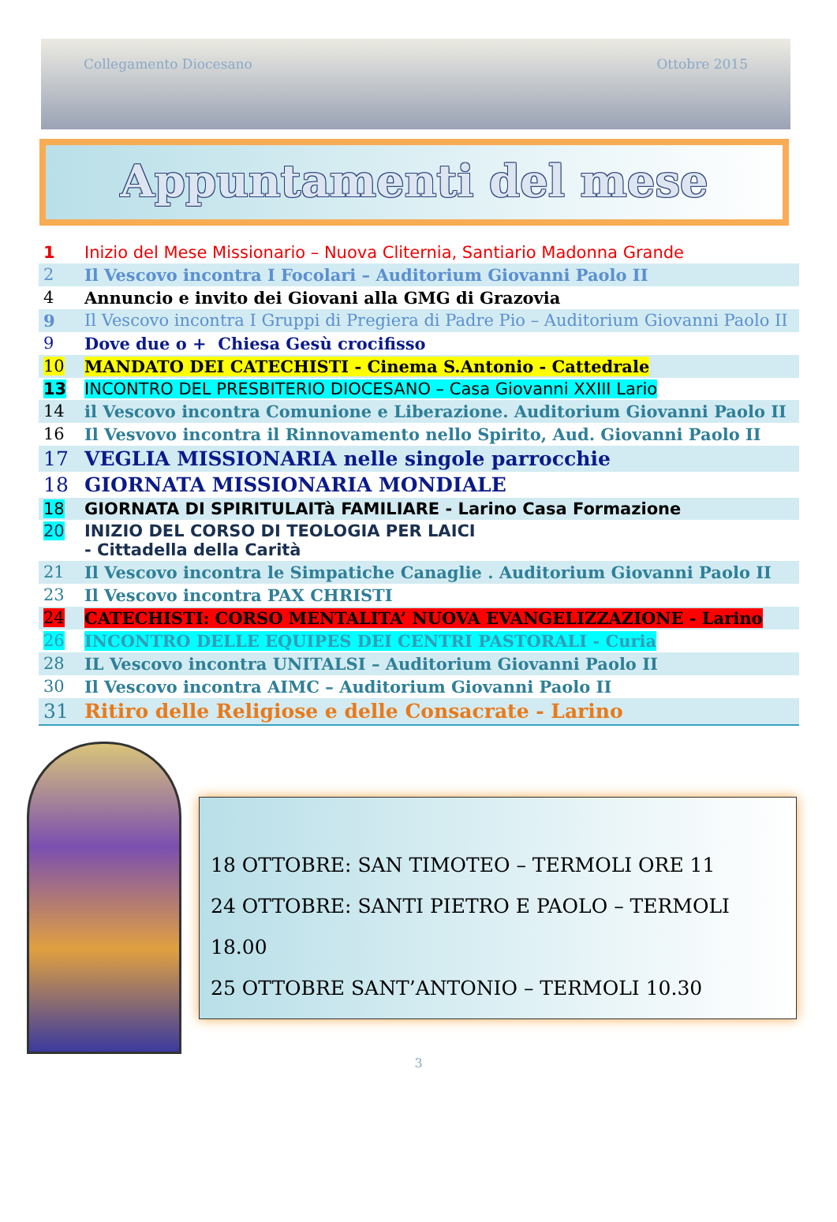Collegamento Diocesano Ottobre 2015
Appuntamenti del mese
| 1 | Inizio del Mese Missionario – Nuova Cliternia, Santiario Madonna Grande |
| 2 | Il Vescovo incontra I Focolari – Auditorium Giovanni Paolo II |
| 4 | Annuncio e invito dei Giovani alla GMG di Grazovia |
| 9 | Il Vescovo incontra I Gruppi di Pregiera di Padre Pio – Auditorium Giovanni Paolo II |
| 9 | Dove due o + Chiesa Gesù crocifisso |
| 10 | MANDATO DEI CATECHISTI - Cinema S.Antonio - Cattedrale |
| 13 | INCONTRO DEL PRESBITERIO DIOCESANO – Casa Giovanni XXIII Lario |
| 14 | il Vescovo incontra Comunione e Liberazione. Auditorium Giovanni Paolo II |
| 16 | Il Vesvovo incontra il Rinnovamento nello Spirito, Aud. Giovanni Paolo II |
| 17 | VEGLIA MISSIONARIA nelle singole parrocchie |
| 18 | GIORNATA MISSIONARIA MONDIALE |
| 18 | GIORNATA DI SPIRITULAITà FAMILIARE - Larino Casa Formazione |
| 20 | INIZIO DEL CORSO DI TEOLOGIA PER LAICI - Cittadella della Carità |
| 21 | Il Vescovo incontra le Simpatiche Canaglie . Auditorium Giovanni Paolo II |
| 23 | Il Vescovo incontra PAX CHRISTI |
| 24 | CATECHISTI: CORSO MENTALITA’ NUOVA EVANGELIZZAZIONE - Larino |
| 26 | INCONTRO DELLE EQUIPES DEI CENTRI PASTORALI - Curia |
| 28 | IL Vescovo incontra UNITALSI – Auditorium Giovanni Paolo II |
| 30 | Il Vescovo incontra AIMC – Auditorium Giovanni Paolo II |
| 31 | Ritiro delle Religiose e delle Consacrate - Larino |
18 OTTOBRE: SAN TIMOTEO – TERMOLI ORE 11
24 OTTOBRE: SANTI PIETRO E PAOLO – TERMOLI 18.00
25 OTTOBRE SANT’ANTONIO – TERMOLI 10.30
3